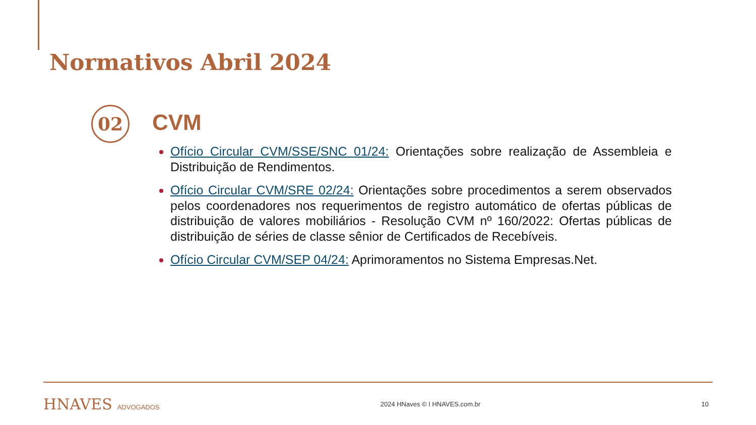Normativos Abril 2024
02 CVM
Ofício Circular CVM/SSE/SNC 01/24: Orientações sobre realização de Assembleia e Distribuição de Rendimentos.
Ofício Circular CVM/SRE 02/24: Orientações sobre procedimentos a serem observados pelos coordenadores nos requerimentos de registro automático de ofertas públicas de distribuição de valores mobiliários - Resolução CVM nº 160/2022: Ofertas públicas de distribuição de séries de classe sênior de Certificados de Recebíveis.
Ofício Circular CVM/SEP 04/24: Aprimoramentos no Sistema Empresas.Net.
HNAVES ADVOGADOS 2024 HNaves © I HNAVES.com.br 10